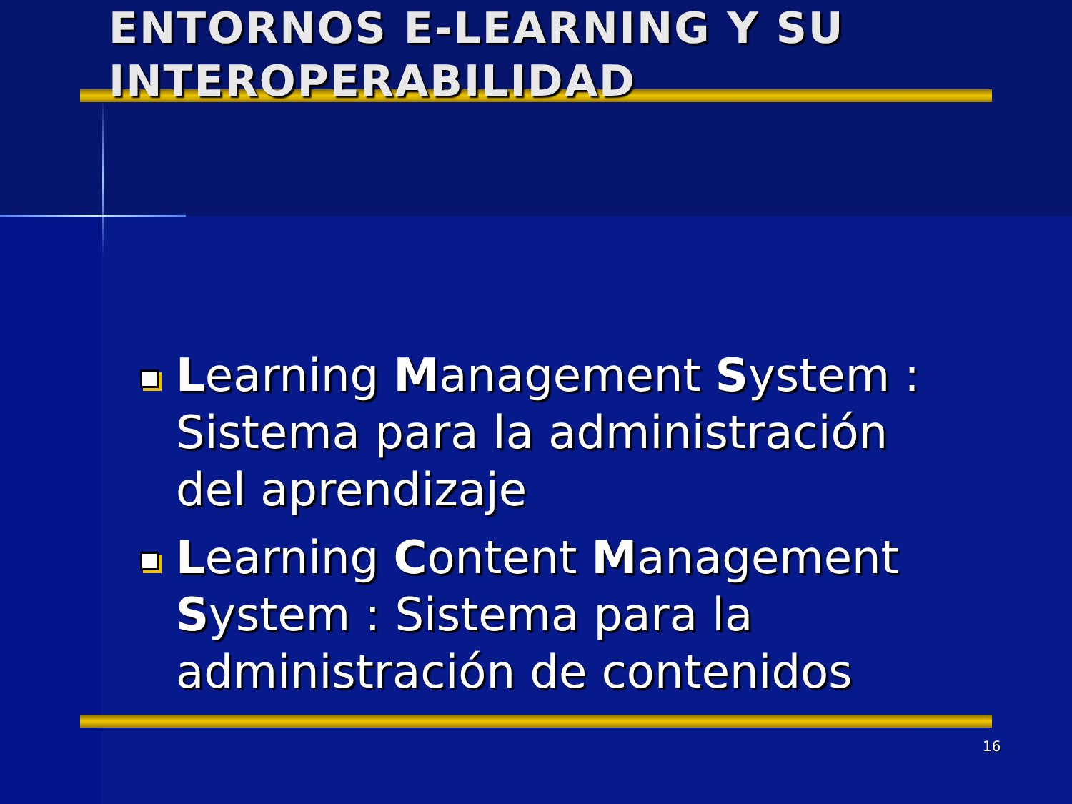ENTORNOS E-LEARNING Y SU INTEROPERABILIDAD
Learning Management System : Sistema para la administración del aprendizaje
Learning Content Management System : Sistema para la administración de contenidos
16